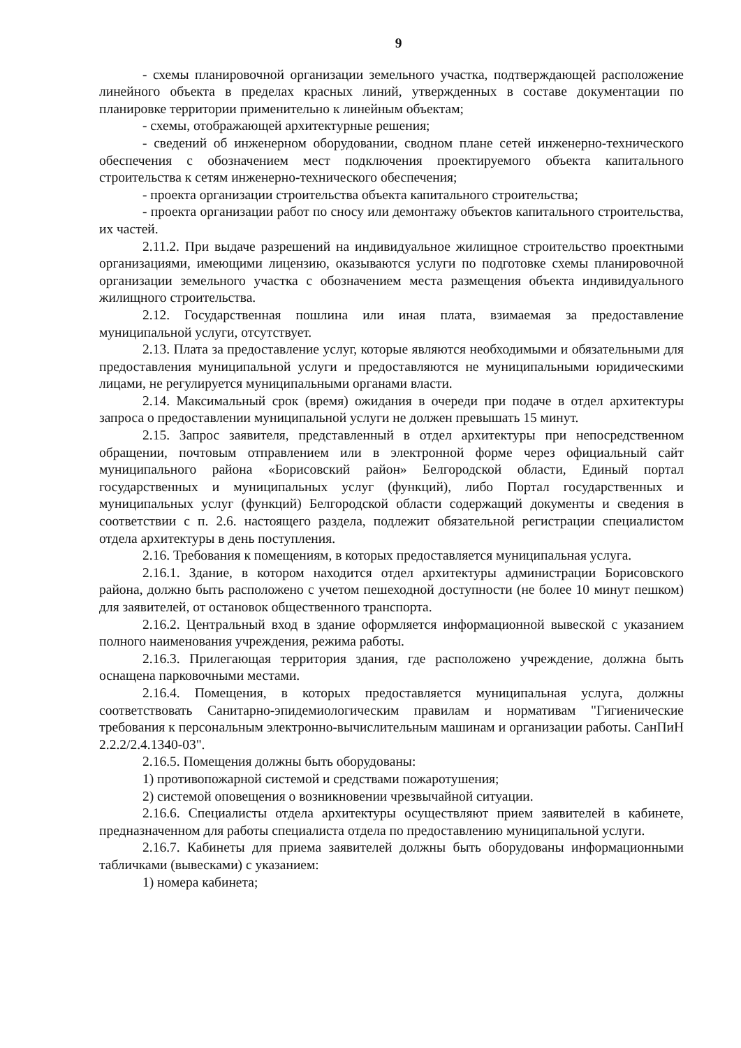9
- схемы планировочной организации земельного участка, подтверждающей расположение линейного объекта в пределах красных линий, утвержденных в составе документации по планировке территории применительно к линейным объектам;
- схемы, отображающей архитектурные решения;
- сведений об инженерном оборудовании, сводном плане сетей инженерно-технического обеспечения с обозначением мест подключения проектируемого объекта капитального строительства к сетям инженерно-технического обеспечения;
- проекта организации строительства объекта капитального строительства;
- проекта организации работ по сносу или демонтажу объектов капитального строительства, их частей.
2.11.2. При выдаче разрешений на индивидуальное жилищное строительство проектными организациями, имеющими лицензию, оказываются услуги по подготовке схемы планировочной организации земельного участка с обозначением места размещения объекта индивидуального жилищного строительства.
2.12. Государственная пошлина или иная плата, взимаемая за предоставление муниципальной услуги, отсутствует.
2.13. Плата за предоставление услуг, которые являются необходимыми и обязательными для предоставления муниципальной услуги и предоставляются не муниципальными юридическими лицами, не регулируется муниципальными органами власти.
2.14. Максимальный срок (время) ожидания в очереди при подаче в отдел архитектуры запроса о предоставлении муниципальной услуги не должен превышать 15 минут.
2.15. Запрос заявителя, представленный в отдел архитектуры при непосредственном обращении, почтовым отправлением или в электронной форме через официальный сайт муниципального района «Борисовский район» Белгородской области, Единый портал государственных и муниципальных услуг (функций), либо Портал государственных и муниципальных услуг (функций) Белгородской области содержащий документы и сведения в соответствии с п. 2.6. настоящего раздела, подлежит обязательной регистрации специалистом отдела архитектуры в день поступления.
2.16. Требования к помещениям, в которых предоставляется муниципальная услуга.
2.16.1. Здание, в котором находится отдел архитектуры администрации Борисовского района, должно быть расположено с учетом пешеходной доступности (не более 10 минут пешком) для заявителей, от остановок общественного транспорта.
2.16.2. Центральный вход в здание оформляется информационной вывеской с указанием полного наименования учреждения, режима работы.
2.16.3. Прилегающая территория здания, где расположено учреждение, должна быть оснащена парковочными местами.
2.16.4. Помещения, в которых предоставляется муниципальная услуга, должны соответствовать Санитарно-эпидемиологическим правилам и нормативам "Гигиенические требования к персональным электронно-вычислительным машинам и организации работы. СанПиН 2.2.2/2.4.1340-03".
2.16.5. Помещения должны быть оборудованы:
1) противопожарной системой и средствами пожаротушения;
2) системой оповещения о возникновении чрезвычайной ситуации.
2.16.6. Специалисты отдела архитектуры осуществляют прием заявителей в кабинете, предназначенном для работы специалиста отдела по предоставлению муниципальной услуги.
2.16.7. Кабинеты для приема заявителей должны быть оборудованы информационными табличками (вывесками) с указанием:
1) номера кабинета;